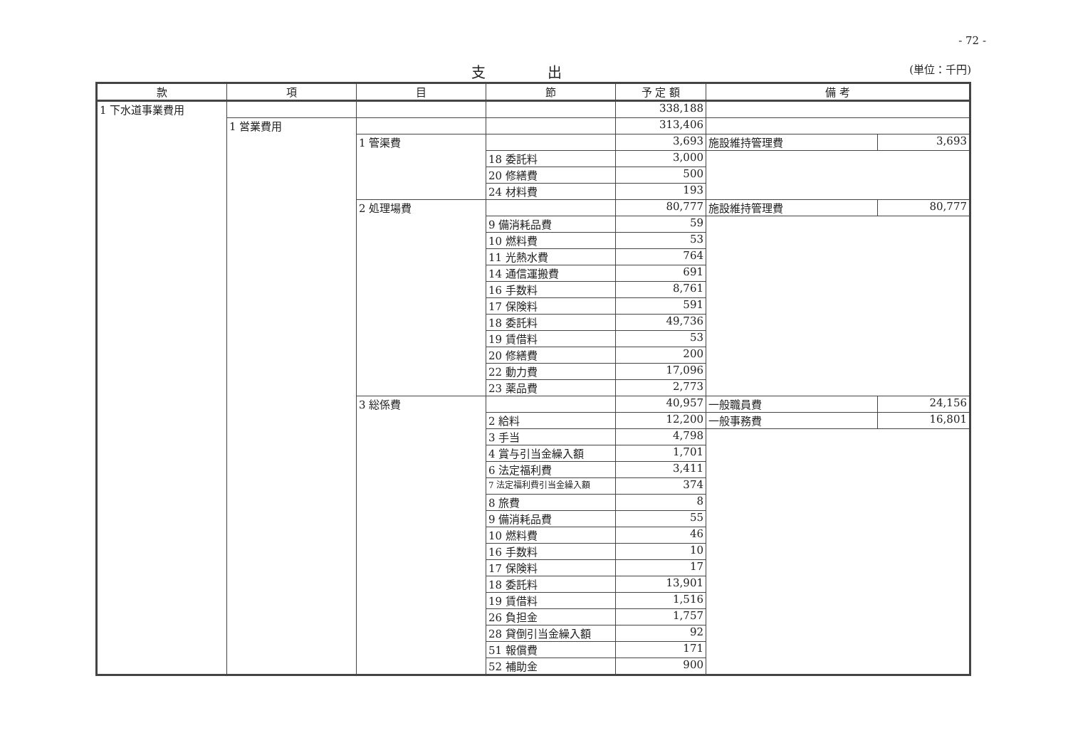- 72 -
支 出
(単位：千円)
| 款 | 項 | 目 | 節 | 予 定 額 | 備 考 | |
| --- | --- | --- | --- | --- | --- | --- |
| 1 下水道事業費用 | | | | 338,188 | | |
| | 1 営業費用 | | | 313,406 | | |
| | | 1 管渠費 | | 3,693 | 施設維持管理費 | 3,693 |
| | | | 18 委託料 | 3,000 | | |
| | | | 20 修繕費 | 500 | | |
| | | | 24 材料費 | 193 | | |
| | | 2 処理場費 | | 80,777 | 施設維持管理費 | 80,777 |
| | | | 9 備消耗品費 | 59 | | |
| | | | 10 燃料費 | 53 | | |
| | | | 11 光熱水費 | 764 | | |
| | | | 14 通信運搬費 | 691 | | |
| | | | 16 手数料 | 8,761 | | |
| | | | 17 保険料 | 591 | | |
| | | | 18 委託料 | 49,736 | | |
| | | | 19 賃借料 | 53 | | |
| | | | 20 修繕費 | 200 | | |
| | | | 22 動力費 | 17,096 | | |
| | | | 23 薬品費 | 2,773 | | |
| | | 3 総係費 | | 40,957 | 一般職員費 | 24,156 |
| | | | 2 給料 | 12,200 | 一般事務費 | 16,801 |
| | | | 3 手当 | 4,798 | | |
| | | | 4 賞与引当金繰入額 | 1,701 | | |
| | | | 6 法定福利費 | 3,411 | | |
| | | | 7 法定福利費引当金繰入額 | 374 | | |
| | | | 8 旅費 | 8 | | |
| | | | 9 備消耗品費 | 55 | | |
| | | | 10 燃料費 | 46 | | |
| | | | 16 手数料 | 10 | | |
| | | | 17 保険料 | 17 | | |
| | | | 18 委託料 | 13,901 | | |
| | | | 19 賃借料 | 1,516 | | |
| | | | 26 負担金 | 1,757 | | |
| | | | 28 貸倒引当金繰入額 | 92 | | |
| | | | 51 報償費 | 171 | | |
| | | | 52 補助金 | 900 | | |